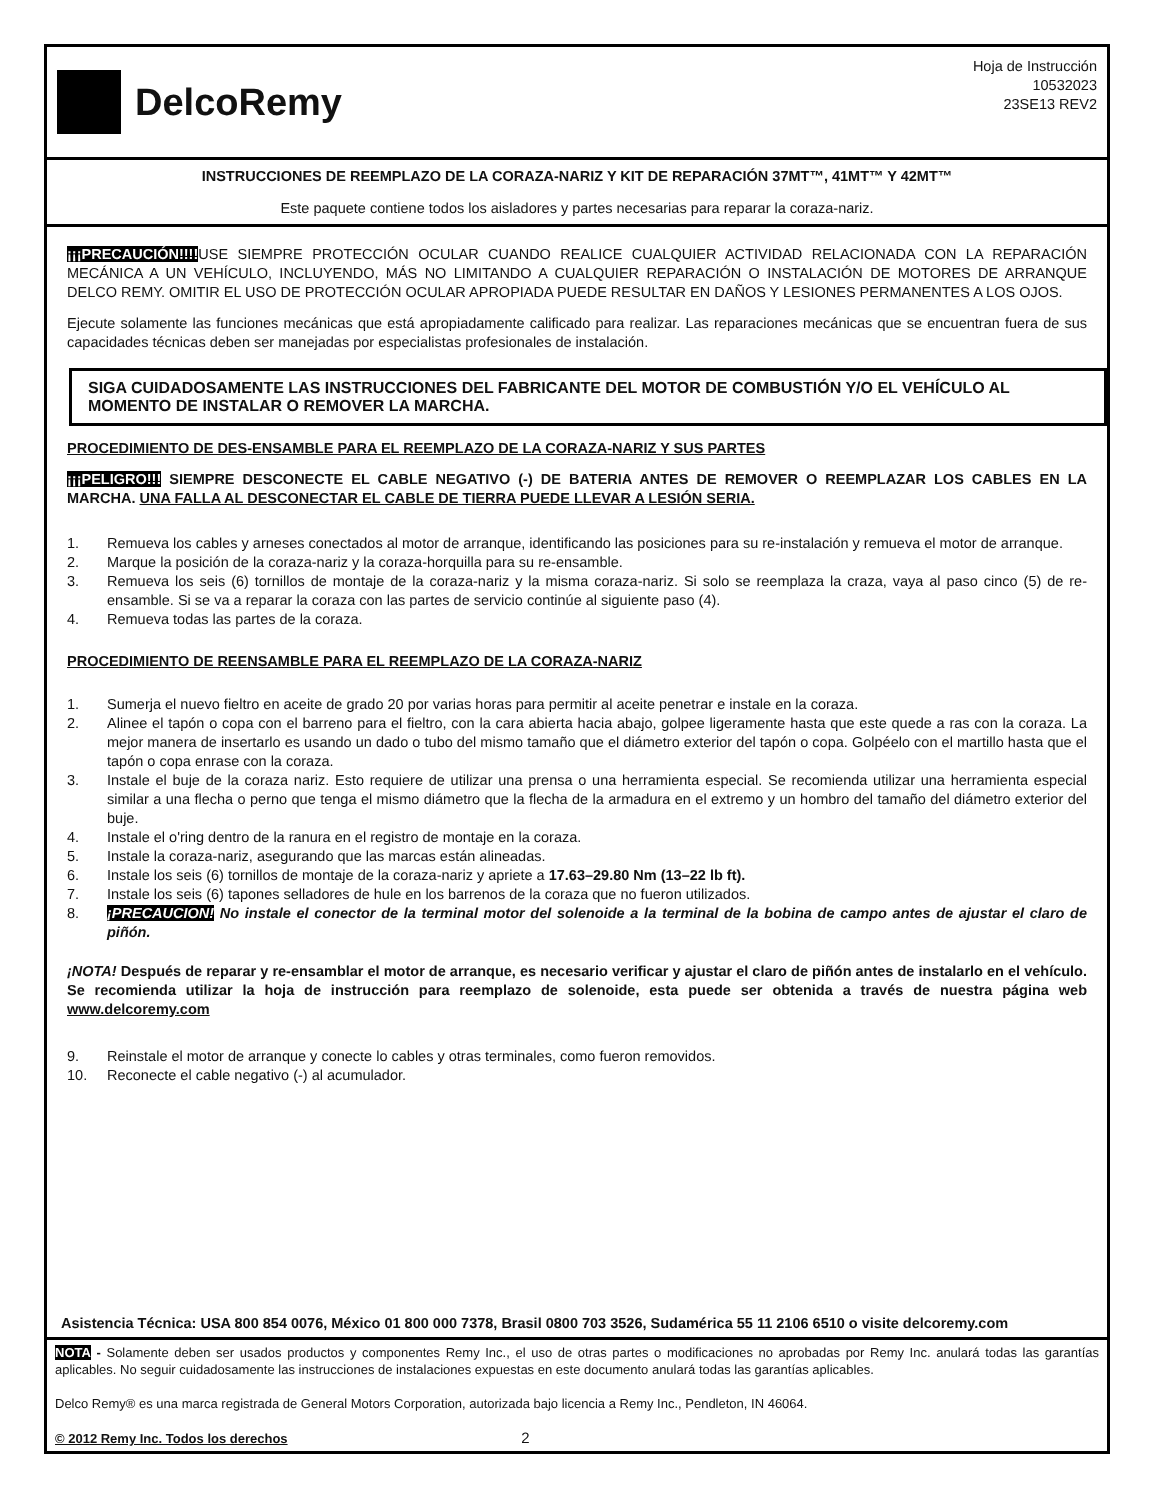DelcoRemy
Hoja de Instrucción
10532023
23SE13 REV2
INSTRUCCIONES DE REEMPLAZO DE LA CORAZA-NARIZ Y KIT DE REPARACIÓN 37MT™, 41MT™ Y 42MT™
Este paquete contiene todos los aisladores y partes necesarias para reparar la coraza-nariz.
¡¡¡PRECAUCIÓN!!!!USE SIEMPRE PROTECCIÓN OCULAR CUANDO REALICE CUALQUIER ACTIVIDAD RELACIONADA CON LA REPARACIÓN MECÁNICA A UN VEHÍCULO, INCLUYENDO, MÁS NO LIMITANDO A CUALQUIER REPARACIÓN O INSTALACIÓN DE MOTORES DE ARRANQUE DELCO REMY. OMITIR EL USO DE PROTECCIÓN OCULAR APROPIADA PUEDE RESULTAR EN DAÑOS Y LESIONES PERMANENTES A LOS OJOS.
Ejecute solamente las funciones mecánicas que está apropiadamente calificado para realizar. Las reparaciones mecánicas que se encuentran fuera de sus capacidades técnicas deben ser manejadas por especialistas profesionales de instalación.
SIGA CUIDADOSAMENTE LAS INSTRUCCIONES DEL FABRICANTE DEL MOTOR DE COMBUSTIÓN Y/O EL VEHÍCULO AL MOMENTO DE INSTALAR O REMOVER LA MARCHA.
PROCEDIMIENTO DE DES-ENSAMBLE PARA EL REEMPLAZO DE LA CORAZA-NARIZ Y SUS PARTES
¡¡¡PELIGRO!!! SIEMPRE DESCONECTE EL CABLE NEGATIVO (-) DE BATERIA ANTES DE REMOVER O REEMPLAZAR LOS CABLES EN LA MARCHA. UNA FALLA AL DESCONECTAR EL CABLE DE TIERRA PUEDE LLEVAR A LESIÓN SERIA.
1. Remueva los cables y arneses conectados al motor de arranque, identificando las posiciones para su re-instalación y remueva el motor de arranque.
2. Marque la posición de la coraza-nariz y la coraza-horquilla para su re-ensamble.
3. Remueva los seis (6) tornillos de montaje de la coraza-nariz y la misma coraza-nariz. Si solo se reemplaza la craza, vaya al paso cinco (5) de re-ensamble. Si se va a reparar la coraza con las partes de servicio continúe al siguiente paso (4).
4. Remueva todas las partes de la coraza.
PROCEDIMIENTO DE REENSAMBLE PARA EL REEMPLAZO DE LA CORAZA-NARIZ
1. Sumerja el nuevo fieltro en aceite de grado 20 por varias horas para permitir al aceite penetrar e instale en la coraza.
2. Alinee el tapón o copa con el barreno para el fieltro, con la cara abierta hacia abajo, golpee ligeramente hasta que este quede a ras con la coraza. La mejor manera de insertarlo es usando un dado o tubo del mismo tamaño que el diámetro exterior del tapón o copa. Golpéelo con el martillo hasta que el tapón o copa enrase con la coraza.
3. Instale el buje de la coraza nariz. Esto requiere de utilizar una prensa o una herramienta especial. Se recomienda utilizar una herramienta especial similar a una flecha o perno que tenga el mismo diámetro que la flecha de la armadura en el extremo y un hombro del tamaño del diámetro exterior del buje.
4. Instale el o'ring dentro de la ranura en el registro de montaje en la coraza.
5. Instale la coraza-nariz, asegurando que las marcas están alineadas.
6. Instale los seis (6) tornillos de montaje de la coraza-nariz y apriete a 17.63–29.80 Nm (13–22 lb ft).
7. Instale los seis (6) tapones selladores de hule en los barrenos de la coraza que no fueron utilizados.
8. ¡PRECAUCION! No instale el conector de la terminal motor del solenoide a la terminal de la bobina de campo antes de ajustar el claro de piñón.
¡NOTA! Después de reparar y re-ensamblar el motor de arranque, es necesario verificar y ajustar el claro de piñón antes de instalarlo en el vehículo. Se recomienda utilizar la hoja de instrucción para reemplazo de solenoide, esta puede ser obtenida a través de nuestra página web www.delcoremy.com
9. Reinstale el motor de arranque y conecte lo cables y otras terminales, como fueron removidos.
10. Reconecte el cable negativo (-) al acumulador.
Asistencia Técnica: USA 800 854 0076, México 01 800 000 7378, Brasil 0800 703 3526, Sudamérica 55 11 2106 6510 o visite delcoremy.com
NOTA - Solamente deben ser usados productos y componentes Remy Inc., el uso de otras partes o modificaciones no aprobadas por Remy Inc. anulará todas las garantías aplicables. No seguir cuidadosamente las instrucciones de instalaciones expuestas en este documento anulará todas las garantías aplicables.
Delco Remy® es una marca registrada de General Motors Corporation, autorizada bajo licencia a Remy Inc., Pendleton, IN 46064.
© 2012 Remy Inc. Todos los derechos 2